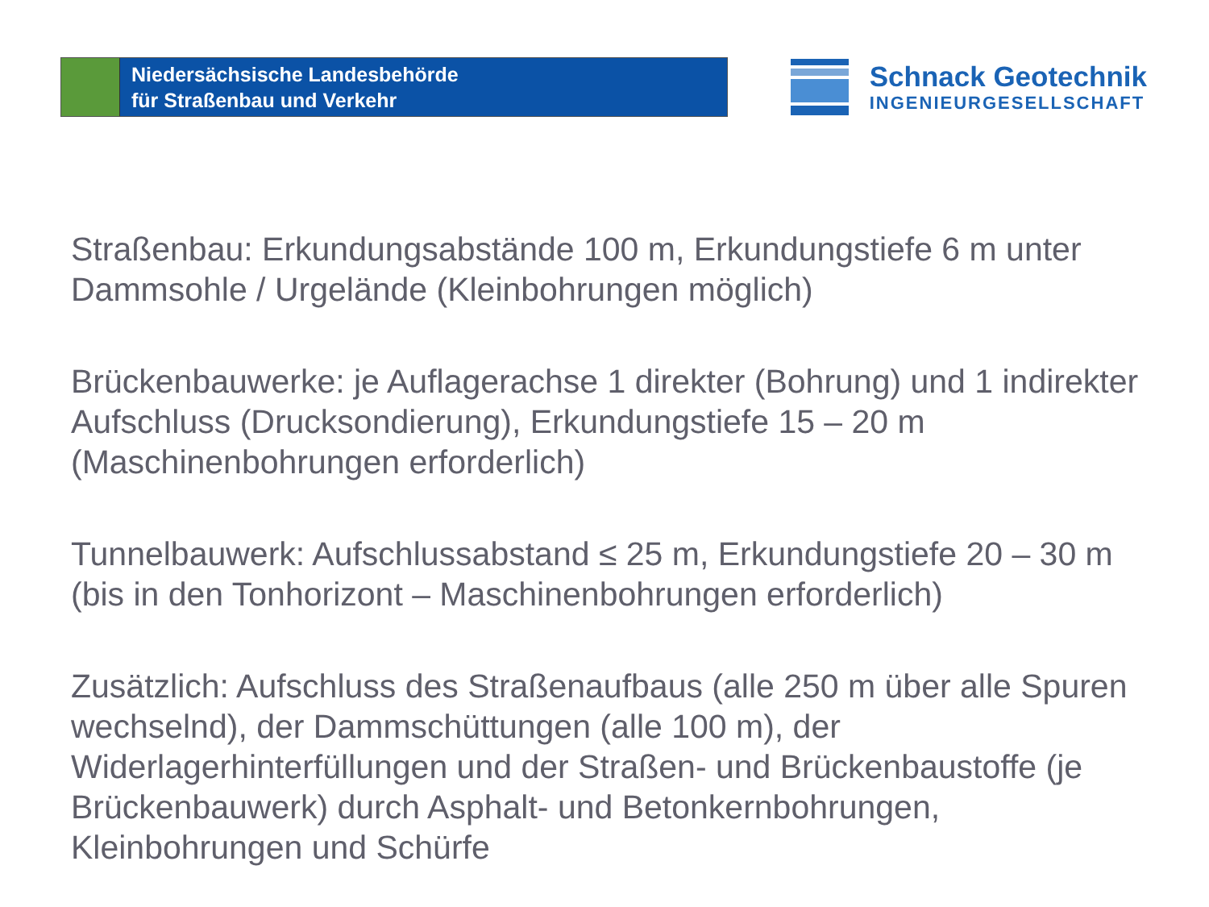Niedersächsische Landesbehörde
für Straßenbau und Verkehr
Schnack Geotechnik
INGENIEURGESELLSCHAFT
Straßenbau: Erkundungsabstände 100 m, Erkundungstiefe 6 m unter Dammsohle / Urgelände (Kleinbohrungen möglich)
Brückenbauwerke: je Auflagerachse 1 direkter (Bohrung) und 1 indirekter Aufschluss (Drucksondierung), Erkundungstiefe 15 – 20 m (Maschinenbohrungen erforderlich)
Tunnelbauwerk: Aufschlussabstand ≤ 25 m, Erkundungstiefe 20 – 30 m (bis in den Tonhorizont – Maschinenbohrungen erforderlich)
Zusätzlich: Aufschluss des Straßenaufbaus (alle 250 m über alle Spuren wechselnd), der Dammschüttungen (alle 100 m), der Widerlagerhinterfüllungen und der Straßen- und Brückenbaustoffe (je Brückenbauwerk) durch Asphalt- und Betonkernbohrungen, Kleinbohrungen und Schürfe